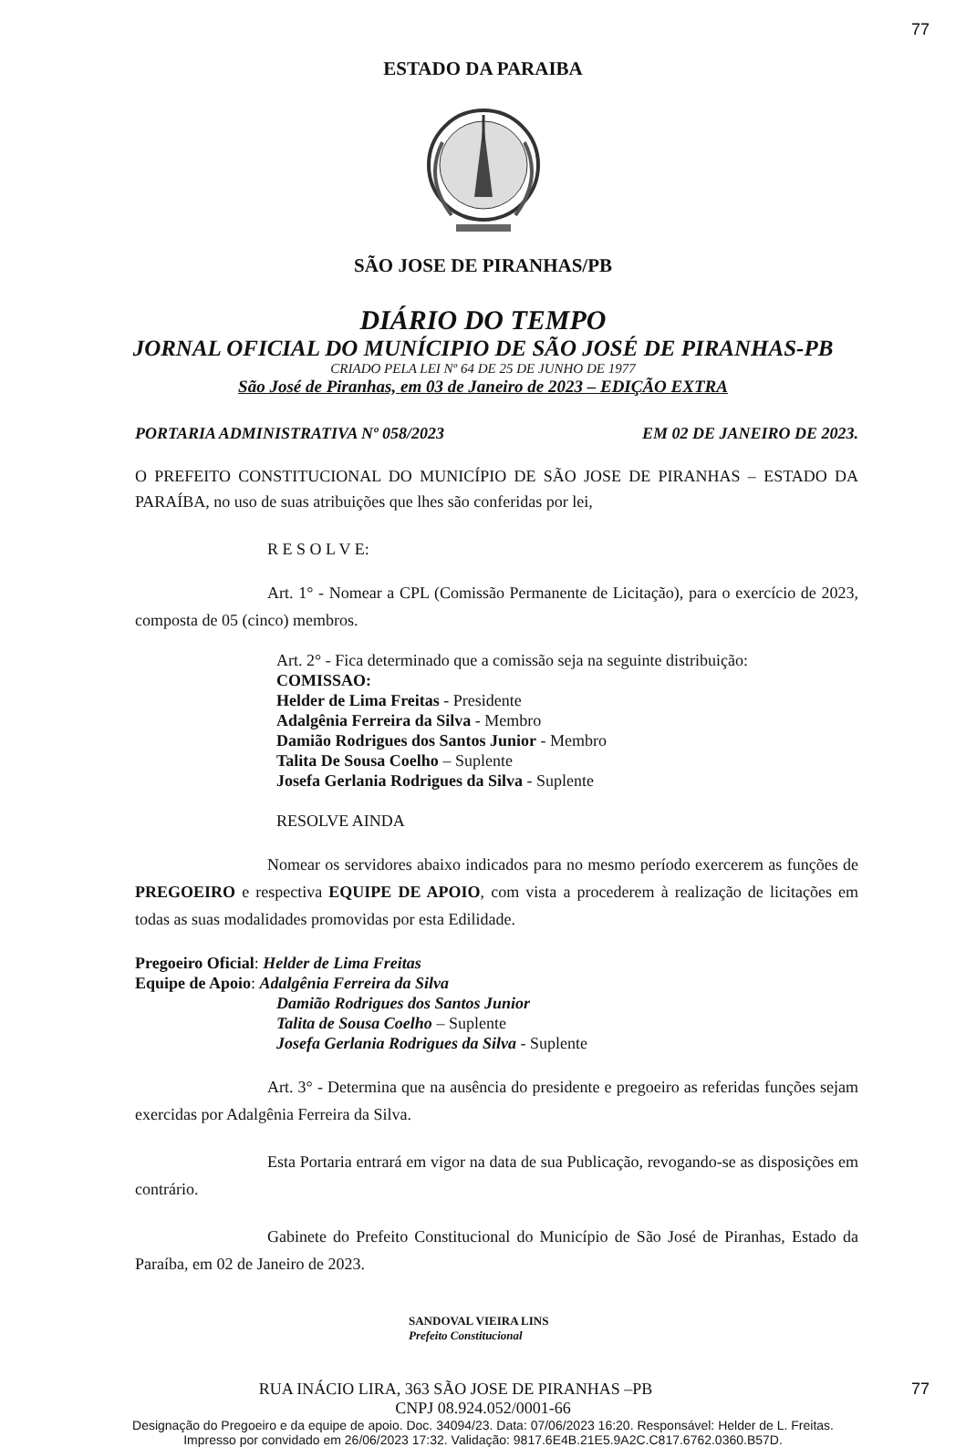77
ESTADO DA PARAIBA
SÃO JOSE DE PIRANHAS/PB
DIÁRIO DO TEMPO
JORNAL OFICIAL DO MUNÍCIPIO DE SÃO JOSÉ DE PIRANHAS-PB
CRIADO PELA LEI Nº 64 DE 25 DE JUNHO DE 1977
São José de Piranhas, em 03 de Janeiro de 2023 – EDIÇÃO EXTRA
PORTARIA ADMINISTRATIVA Nº 058/2023 EM 02 DE JANEIRO DE 2023.
O PREFEITO CONSTITUCIONAL DO MUNICÍPIO DE SÃO JOSE DE PIRANHAS – ESTADO DA PARAÍBA, no uso de suas atribuições que lhes são conferidas por lei,
R E S O L V E:
Art. 1° - Nomear a CPL (Comissão Permanente de Licitação), para o exercício de 2023, composta de 05 (cinco) membros.
Art. 2° - Fica determinado que a comissão seja na seguinte distribuição:
COMISSAO:
Helder de Lima Freitas - Presidente
Adalgênia Ferreira da Silva - Membro
Damião Rodrigues dos Santos Junior - Membro
Talita De Sousa Coelho – Suplente
Josefa Gerlania Rodrigues da Silva - Suplente
RESOLVE AINDA
Nomear os servidores abaixo indicados para no mesmo período exercerem as funções de PREGOEIRO e respectiva EQUIPE DE APOIO, com vista a procederem à realização de licitações em todas as suas modalidades promovidas por esta Edilidade.
Pregoeiro Oficial: Helder de Lima Freitas
Equipe de Apoio: Adalgênia Ferreira da Silva
Damião Rodrigues dos Santos Junior
Talita de Sousa Coelho – Suplente
Josefa Gerlania Rodrigues da Silva - Suplente
Art. 3° - Determina que na ausência do presidente e pregoeiro as referidas funções sejam exercidas por Adalgênia Ferreira da Silva.
Esta Portaria entrará em vigor na data de sua Publicação, revogando-se as disposições em contrário.
Gabinete do Prefeito Constitucional do Município de São José de Piranhas, Estado da Paraíba, em 02 de Janeiro de 2023.
SANDOVAL VIEIRA LINS
Prefeito Constitucional
RUA INÁCIO LIRA, 363 SÃO JOSE DE PIRANHAS –PB 77
CNPJ 08.924.052/0001-66
Designação do Pregoeiro e da equipe de apoio. Doc. 34094/23. Data: 07/06/2023 16:20. Responsável: Helder de L. Freitas.
Impresso por convidado em 26/06/2023 17:32. Validação: 9817.6E4B.21E5.9A2C.C817.6762.0360.B57D.